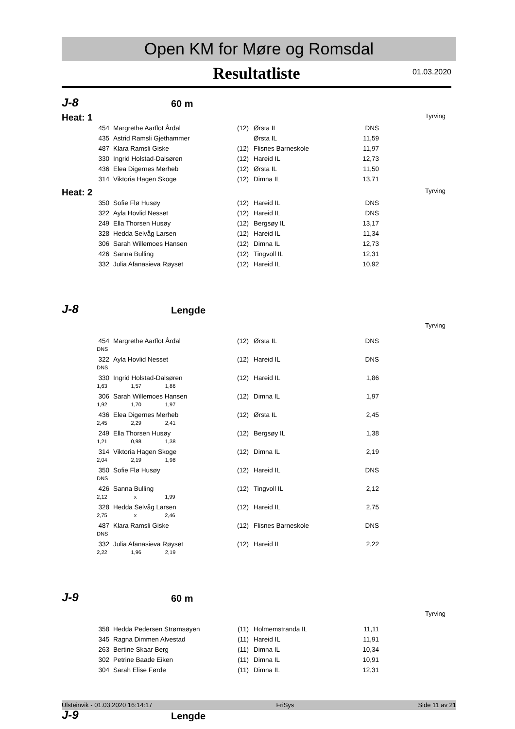Open KM for Møre og Romsdal
Resultatliste
01.03.2020
J-8 60 m
Heat: 1 Tyrving
| 454 | Margrethe Aarflot Årdal | (12) | Ørsta IL | DNS |
| 435 | Astrid Ramsli Gjethammer | | Ørsta IL | 11,59 |
| 487 | Klara Ramsli Giske | (12) | Flisnes Barneskole | 11,97 |
| 330 | Ingrid Holstad-Dalsøren | (12) | Hareid IL | 12,73 |
| 436 | Elea Digernes Merheb | (12) | Ørsta IL | 11,50 |
| 314 | Viktoria Hagen Skoge | (12) | Dimna IL | 13,71 |
Heat: 2 Tyrving
| 350 | Sofie Flø Husøy | (12) | Hareid IL | DNS |
| 322 | Ayla Hovlid Nesset | (12) | Hareid IL | DNS |
| 249 | Ella Thorsen Husøy | (12) | Bergsøy IL | 13,17 |
| 328 | Hedda Selvåg Larsen | (12) | Hareid IL | 11,34 |
| 306 | Sarah Willemoes Hansen | (12) | Dimna IL | 12,73 |
| 426 | Sanna Bulling | (12) | Tingvoll IL | 12,31 |
| 332 | Julia Afanasieva Røyset | (12) | Hareid IL | 10,92 |
J-8 Lengde
Tyrving
| 454 | Margrethe Aarflot Årdal | (12) | Ørsta IL | DNS |
| DNS | | | | |
| 322 | Ayla Hovlid Nesset | (12) | Hareid IL | DNS |
| DNS | | | | |
| 330 | Ingrid Holstad-Dalsøren | (12) | Hareid IL | 1,86 |
| 1,63 1,57 1,86 | | | | |
| 306 | Sarah Willemoes Hansen | (12) | Dimna IL | 1,97 |
| 1,92 1,70 1,97 | | | | |
| 436 | Elea Digernes Merheb | (12) | Ørsta IL | 2,45 |
| 2,45 2,29 2,41 | | | | |
| 249 | Ella Thorsen Husøy | (12) | Bergsøy IL | 1,38 |
| 1,21 0,98 1,38 | | | | |
| 314 | Viktoria Hagen Skoge | (12) | Dimna IL | 2,19 |
| 2,04 2,19 1,98 | | | | |
| 350 | Sofie Flø Husøy | (12) | Hareid IL | DNS |
| DNS | | | | |
| 426 | Sanna Bulling | (12) | Tingvoll IL | 2,12 |
| 2,12 x 1,99 | | | | |
| 328 | Hedda Selvåg Larsen | (12) | Hareid IL | 2,75 |
| 2,75 x 2,46 | | | | |
| 487 | Klara Ramsli Giske | (12) | Flisnes Barneskole | DNS |
| DNS | | | | |
| 332 | Julia Afanasieva Røyset | (12) | Hareid IL | 2,22 |
| 2,22 1,96 2,19 | | | | |
J-9 60 m
Tyrving
| 358 | Hedda Pedersen Strømsøyen | (11) | Holmemstranda IL | 11,11 |
| 345 | Ragna Dimmen Alvestad | (11) | Hareid IL | 11,91 |
| 263 | Bertine Skaar Berg | (11) | Dimna IL | 10,34 |
| 302 | Petrine Baade Eiken | (11) | Dimna IL | 10,91 |
| 304 | Sarah Elise Førde | (11) | Dimna IL | 12,31 |
J-9 Lengde
Ulsteinvik - 01.03.2020 16:14:17 FriSys Side 11 av 21